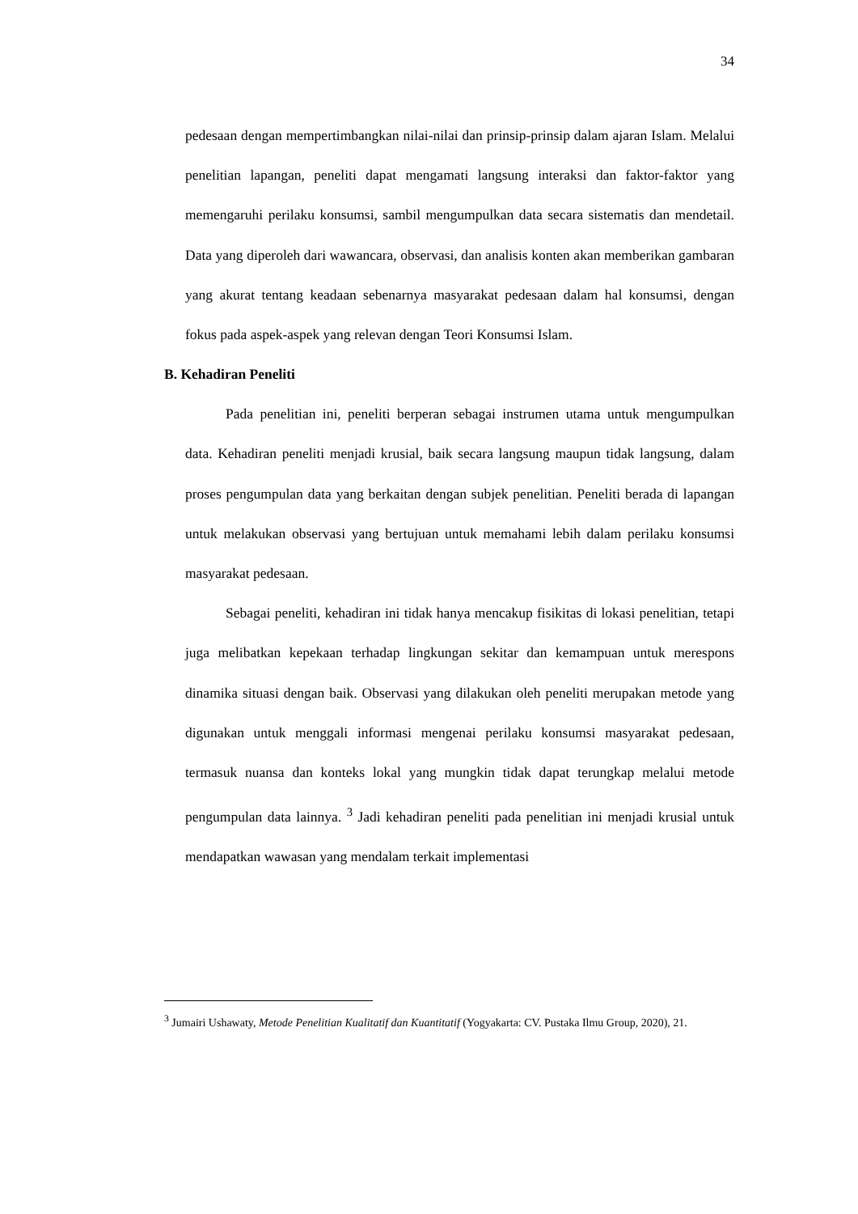34
pedesaan dengan mempertimbangkan nilai-nilai dan prinsip-prinsip dalam ajaran Islam. Melalui penelitian lapangan, peneliti dapat mengamati langsung interaksi dan faktor-faktor yang memengaruhi perilaku konsumsi, sambil mengumpulkan data secara sistematis dan mendetail. Data yang diperoleh dari wawancara, observasi, dan analisis konten akan memberikan gambaran yang akurat tentang keadaan sebenarnya masyarakat pedesaan dalam hal konsumsi, dengan fokus pada aspek-aspek yang relevan dengan Teori Konsumsi Islam.
B. Kehadiran Peneliti
Pada penelitian ini, peneliti berperan sebagai instrumen utama untuk mengumpulkan data. Kehadiran peneliti menjadi krusial, baik secara langsung maupun tidak langsung, dalam proses pengumpulan data yang berkaitan dengan subjek penelitian. Peneliti berada di lapangan untuk melakukan observasi yang bertujuan untuk memahami lebih dalam perilaku konsumsi masyarakat pedesaan.
Sebagai peneliti, kehadiran ini tidak hanya mencakup fisikitas di lokasi penelitian, tetapi juga melibatkan kepekaan terhadap lingkungan sekitar dan kemampuan untuk merespons dinamika situasi dengan baik. Observasi yang dilakukan oleh peneliti merupakan metode yang digunakan untuk menggali informasi mengenai perilaku konsumsi masyarakat pedesaan, termasuk nuansa dan konteks lokal yang mungkin tidak dapat terungkap melalui metode pengumpulan data lainnya. <sup>3</sup> Jadi kehadiran peneliti pada penelitian ini menjadi krusial untuk mendapatkan wawasan yang mendalam terkait implementasi
<sup>3</sup> Jumairi Ushawaty, Metode Penelitian Kualitatif dan Kuantitatif (Yogyakarta: CV. Pustaka Ilmu Group, 2020), 21.